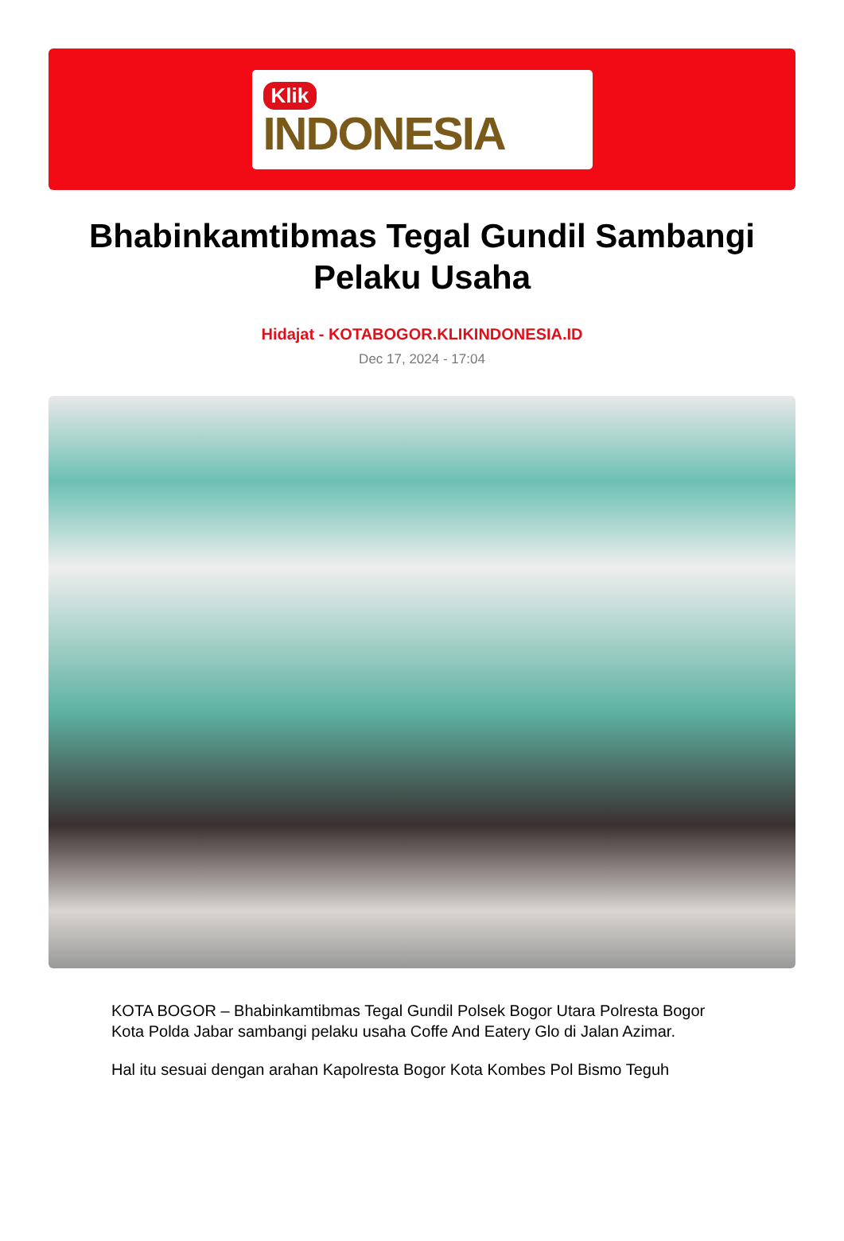Klik
INDONESIA
Bhabinkamtibmas Tegal Gundil Sambangi Pelaku Usaha
Hidajat - KOTABOGOR.KLIKINDONESIA.ID
Dec 17, 2024 - 17:04
KOTA BOGOR – Bhabinkamtibmas Tegal Gundil Polsek Bogor Utara Polresta Bogor Kota Polda Jabar sambangi pelaku usaha Coffe And Eatery Glo di Jalan Azimar.
Hal itu sesuai dengan arahan Kapolresta Bogor Kota Kombes Pol Bismo Teguh